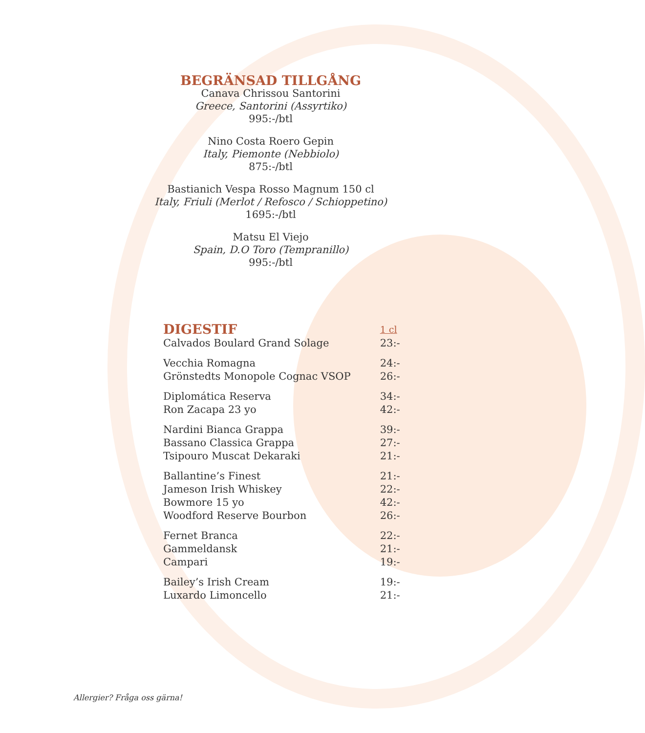BEGRÄNSAD TILLGÅNG
Canava Chrissou Santorini
Greece, Santorini (Assyrtiko)
995:-/btl
Nino Costa Roero Gepin
Italy, Piemonte (Nebbiolo)
875:-/btl
Bastianich Vespa Rosso Magnum 150 cl
Italy, Friuli (Merlot / Refosco / Schioppetino)
1695:-/btl
Matsu El Viejo
Spain, D.O Toro (Tempranillo)
995:-/btl
| DIGESTIF | 1 cl |
| --- | --- |
| Calvados Boulard Grand Solage | 23:- |
| Vecchia Romagna | 24:- |
| Grönstedts Monopole Cognac VSOP | 26:- |
| Diplomática Reserva | 34:- |
| Ron Zacapa 23 yo | 42:- |
| Nardini Bianca Grappa | 39:- |
| Bassano Classica Grappa | 27:- |
| Tsipouro Muscat Dekaraki | 21:- |
| Ballantine’s Finest | 21:- |
| Jameson Irish Whiskey | 22:- |
| Bowmore 15 yo | 42:- |
| Woodford Reserve Bourbon | 26:- |
| Fernet Branca | 22:- |
| Gammeldansk | 21:- |
| Campari | 19:- |
| Bailey’s Irish Cream | 19:- |
| Luxardo Limoncello | 21:- |
Allergier? Fråga oss gärna!